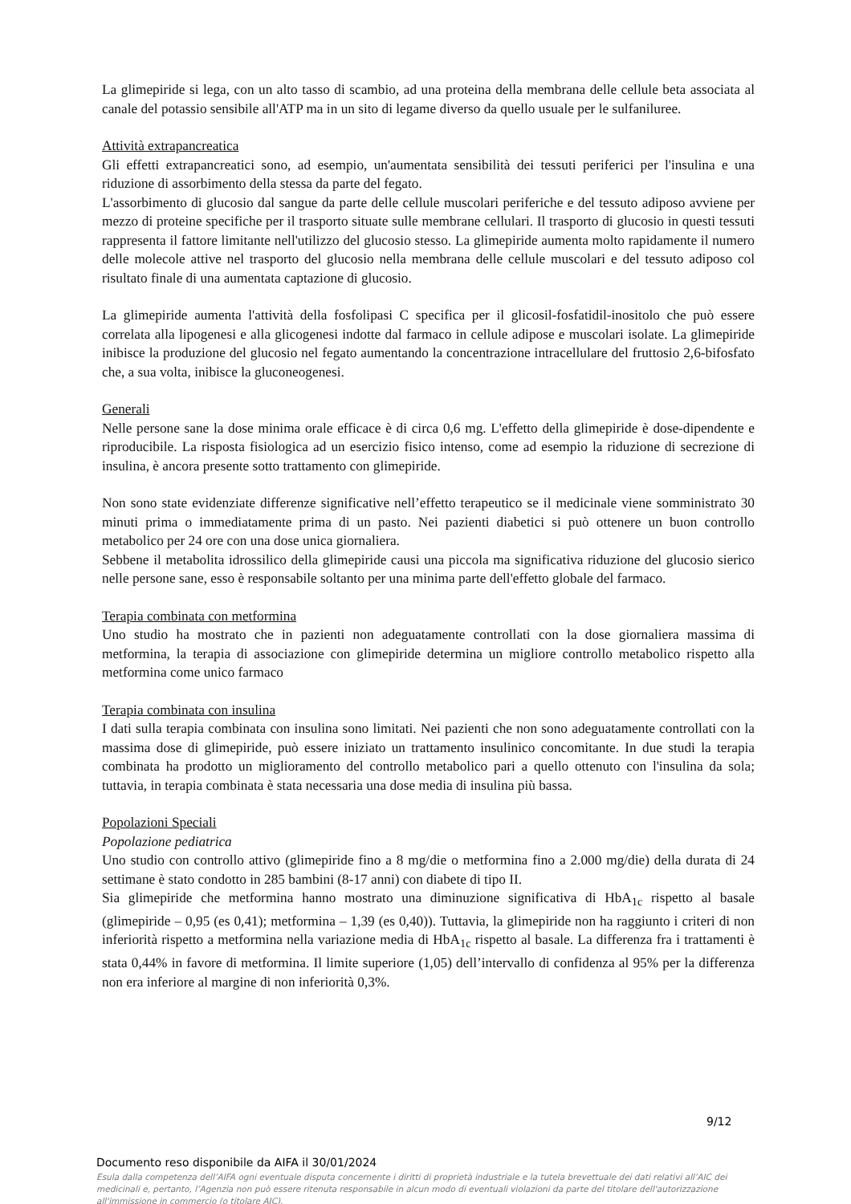La glimepiride si lega, con un alto tasso di scambio, ad una proteina della membrana delle cellule beta associata al canale del potassio sensibile all'ATP ma in un sito di legame diverso da quello usuale per le sulfaniluree.
Attività extrapancreatica
Gli effetti extrapancreatici sono, ad esempio, un'aumentata sensibilità dei tessuti periferici per l'insulina e una riduzione di assorbimento della stessa da parte del fegato.
L'assorbimento di glucosio dal sangue da parte delle cellule muscolari periferiche e del tessuto adiposo avviene per mezzo di proteine specifiche per il trasporto situate sulle membrane cellulari. Il trasporto di glucosio in questi tessuti rappresenta il fattore limitante nell'utilizzo del glucosio stesso. La glimepiride aumenta molto rapidamente il numero delle molecole attive nel trasporto del glucosio nella membrana delle cellule muscolari e del tessuto adiposo col risultato finale di una aumentata captazione di glucosio.
La glimepiride aumenta l'attività della fosfolipasi C specifica per il glicosil-fosfatidil-inositolo che può essere correlata alla lipogenesi e alla glicogenesi indotte dal farmaco in cellule adipose e muscolari isolate. La glimepiride inibisce la produzione del glucosio nel fegato aumentando la concentrazione intracellulare del fruttosio 2,6-bifosfato che, a sua volta, inibisce la gluconeogenesi.
Generali
Nelle persone sane la dose minima orale efficace è di circa 0,6 mg. L'effetto della glimepiride è dose-dipendente e riproducibile. La risposta fisiologica ad un esercizio fisico intenso, come ad esempio la riduzione di secrezione di insulina, è ancora presente sotto trattamento con glimepiride.
Non sono state evidenziate differenze significative nell’effetto terapeutico se il medicinale viene somministrato 30 minuti prima o immediatamente prima di un pasto. Nei pazienti diabetici si può ottenere un buon controllo metabolico per 24 ore con una dose unica giornaliera.
Sebbene il metabolita idrossilico della glimepiride causi una piccola ma significativa riduzione del glucosio sierico nelle persone sane, esso è responsabile soltanto per una minima parte dell'effetto globale del farmaco.
Terapia combinata con metformina
Uno studio ha mostrato che in pazienti non adeguatamente controllati con la dose giornaliera massima di metformina, la terapia di associazione con glimepiride determina un migliore controllo metabolico rispetto alla metformina come unico farmaco
Terapia combinata con insulina
I dati sulla terapia combinata con insulina sono limitati. Nei pazienti che non sono adeguatamente controllati con la massima dose di glimepiride, può essere iniziato un trattamento insulinico concomitante. In due studi la terapia combinata ha prodotto un miglioramento del controllo metabolico pari a quello ottenuto con l'insulina da sola; tuttavia, in terapia combinata è stata necessaria una dose media di insulina più bassa.
Popolazioni Speciali
Popolazione pediatrica
Uno studio con controllo attivo (glimepiride fino a 8 mg/die o metformina fino a 2.000 mg/die) della durata di 24 settimane è stato condotto in 285 bambini (8-17 anni) con diabete di tipo II.
Sia glimepiride che metformina hanno mostrato una diminuzione significativa di HbA<sub>1c</sub> rispetto al basale (glimepiride – 0,95 (es 0,41); metformina – 1,39 (es 0,40)). Tuttavia, la glimepiride non ha raggiunto i criteri di non inferiorità rispetto a metformina nella variazione media di HbA<sub>1c</sub> rispetto al basale. La differenza fra i trattamenti è stata 0,44% in favore di metformina. Il limite superiore (1,05) dell’intervallo di confidenza al 95% per la differenza non era inferiore al margine di non inferiorità 0,3%.
9/12
Documento reso disponibile da AIFA il 30/01/2024
Esula dalla competenza dell’AIFA ogni eventuale disputa concernente i diritti di proprietà industriale e la tutela brevettuale dei dati relativi all’AIC dei medicinali e, pertanto, l’Agenzia non può essere ritenuta responsabile in alcun modo di eventuali violazioni da parte del titolare dell'autorizzazione all'immissione in commercio (o titolare AIC).